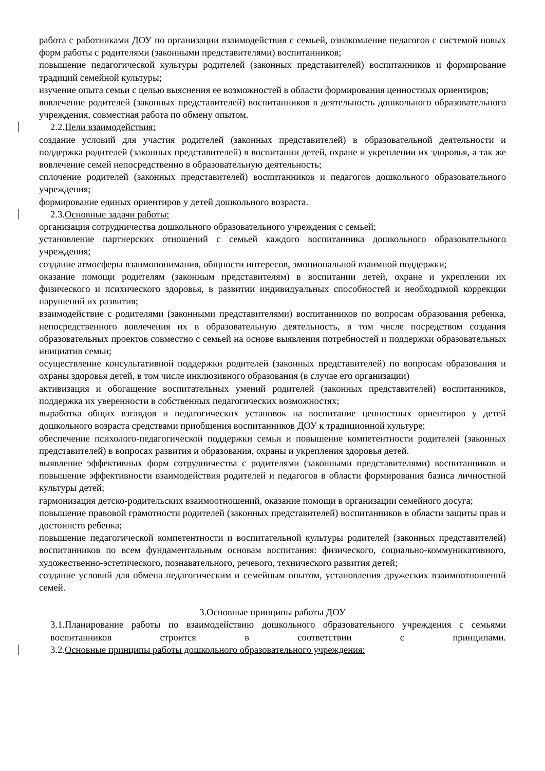работа с работниками ДОУ по организации взаимодействия с семьей, ознакомление педагогов с системой новых форм работы с родителями (законными представителями) воспитанников;
повышение педагогической культуры родителей (законных представителей) воспитанников и формирование традиций семейной культуры;
изучение опыта семьи с целью выяснения ее возможностей в области формирования ценностных ориентиров;
вовлечение родителей (законных представителей) воспитанников в деятельность дошкольного образовательного учреждения, совместная работа по обмену опытом.
2.2.Цели взаимодействия:
создание условий для участия родителей (законных представителей) в образовательной деятельности и поддержка родителей (законных представителей) в воспитании детей, охране и укреплении их здоровья, а так же вовлечение семей непосредственно в образовательную деятельность;
сплочение родителей (законных представителей) воспитанников и педагогов дошкольного образовательного учреждения;
формирование единых ориентиров у детей дошкольного возраста.
2.3.Основные задачи работы:
организация сотрудничества дошкольного образовательного учреждения с семьей;
установление партнерских отношений с семьей каждого воспитанника дошкольного образовательного учреждения;
создание атмосферы взаимопонимания, общности интересов, эмоциональной взаимной поддержки;
оказание помощи родителям (законным представителям) в воспитании детей, охране и укреплении их физического и психического здоровья, в развитии индивидуальных способностей и необходимой коррекции нарушений их развития;
взаимодействие с родителями (законными представителями) воспитанников по вопросам образования ребенка, непосредственного вовлечения их в образовательную деятельность, в том числе посредством создания образовательных проектов совместно с семьей на основе выявления потребностей и поддержки образовательных инициатив семьи;
осуществление консультативной поддержки родителей (законных представителей) по вопросам образования и охраны здоровья детей, в том числе инклюзивного образования (в случае его организации)
активизация и обогащение воспитательных умений родителей (законных представителей) воспитанников, поддержка их уверенности в собственных педагогических возможностях;
выработка общих взглядов и педагогических установок на воспитание ценностных ориентиров у детей дошкольного возраста средствами приобщения воспитанников ДОУ к традиционной культуре;
обеспечение психолого-педагогической поддержки семьи и повышение компетентности родителей (законных представителей) в вопросах развития и образования, охраны и укрепления здоровья детей.
выявление эффективных форм сотрудничества с родителями (законными представителями) воспитанников и повышение эффективности взаимодействия родителей и педагогов в области формирования базиса личностной культуры детей;
гармонизация детско-родительских взаимоотношений, оказание помощи в организации семейного досуга;
повышение правовой грамотности родителей (законных представителей) воспитанников в области защиты прав и достоинств ребенка;
повышение педагогической компетентности и воспитательной культуры родителей (законных представителей) воспитанников по всем фундаментальным основам воспитания: физического, социально-коммуникативного, художественно-эстетического, познавательного, речевого, технического развития детей;
создание условий для обмена педагогическим и семейным опытом, установления дружеских взаимоотношений семей.
3.Основные принципы работы ДОУ
3.1.Планирование работы по взаимодействию дошкольного образовательного учреждения с семьями воспитанников строится в соответствии с принципами.
3.2.Основные принципы работы дошкольного образовательного учреждения: